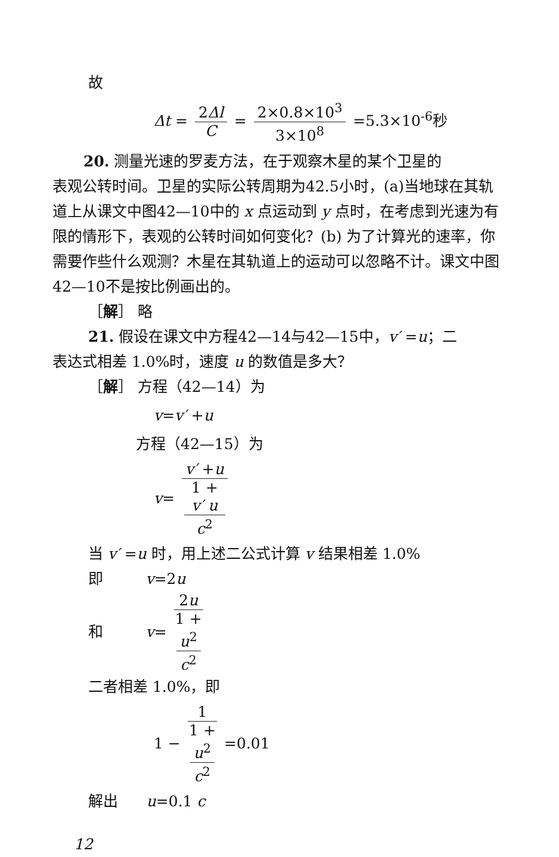故
Δt = 2Δl C = 2×0.8×10<sup>3</sup> 3×10<sup>8</sup> =5.3×10<sup>-6</sup>秒
20. 测量光速的罗麦方法，在于观察木星的某个卫星的
表观公转时间。卫星的实际公转周期为42.5小时，(a)当地球在其轨道上从课文中图42—10中的 x 点运动到 y 点时，在考虑到光速为有限的情形下，表观的公转时间如何变化？(b) 为了计算光的速率，你需要作些什么观测？木星在其轨道上的运动可以忽略不计。课文中图42—10不是按比例画出的。
［解］ 略
21. 假设在课文中方程42—14与42—15中，v′ =u；二
表达式相差 1.0%时，速度 u 的数值是多大？
［解］ 方程（42—14）为
v=v′ +u
方程（42—15）为
v= v′ +u 1 +
v′ u
c<sup>2</sup>
当 v′ =u 时，用上述二公式计算 v 结果相差 1.0%
即 v=2u
和 v= 2u 1 +
u<sup>2</sup>
c<sup>2</sup>
二者相差 1.0%，即
1 − 1 1 +
u<sup>2</sup>
c<sup>2</sup> =0.01
解出 u=0.1 c
12